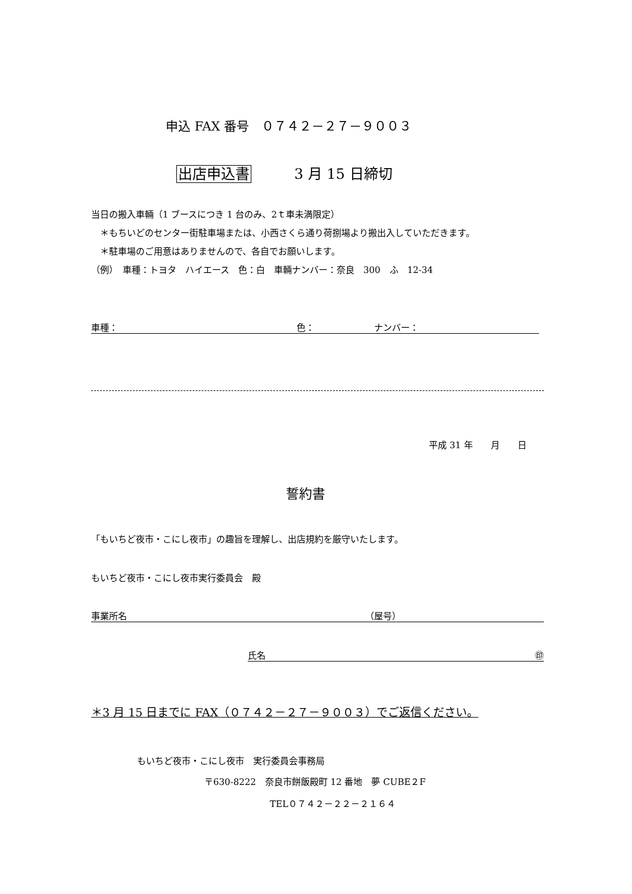申込 FAX 番号　０７４２－２７－９００３
出店申込書　　　3 月 15 日締切
当日の搬入車輛（1 ブースにつき 1 台のみ、2ｔ車未満限定）
　＊もちいどのセンター街駐車場または、小西さくら通り荷捌場より搬出入していただきます。
　＊駐車場のご用意はありませんので、各自でお願いします。
（例）　車種：トヨタ　ハイエース　色：白　車輛ナンバー：奈良　300　ふ　12-34
車種： 色： ナンバー：
平成 31 年　　月　　日
誓約書
「もいちど夜市・こにし夜市」の趣旨を理解し、出店規約を厳守いたします。
もいちど夜市・こにし夜市実行委員会　殿
事業所名 （屋号）
氏名 ㊞
＊3 月 15 日までに FAX（０７４２－２７－９００３）でご返信ください。
もいちど夜市・こにし夜市　実行委員会事務局
〒630-8222　奈良市餅飯殿町 12 番地　夢 CUBE２F
TEL０７４２－２２－２１６４